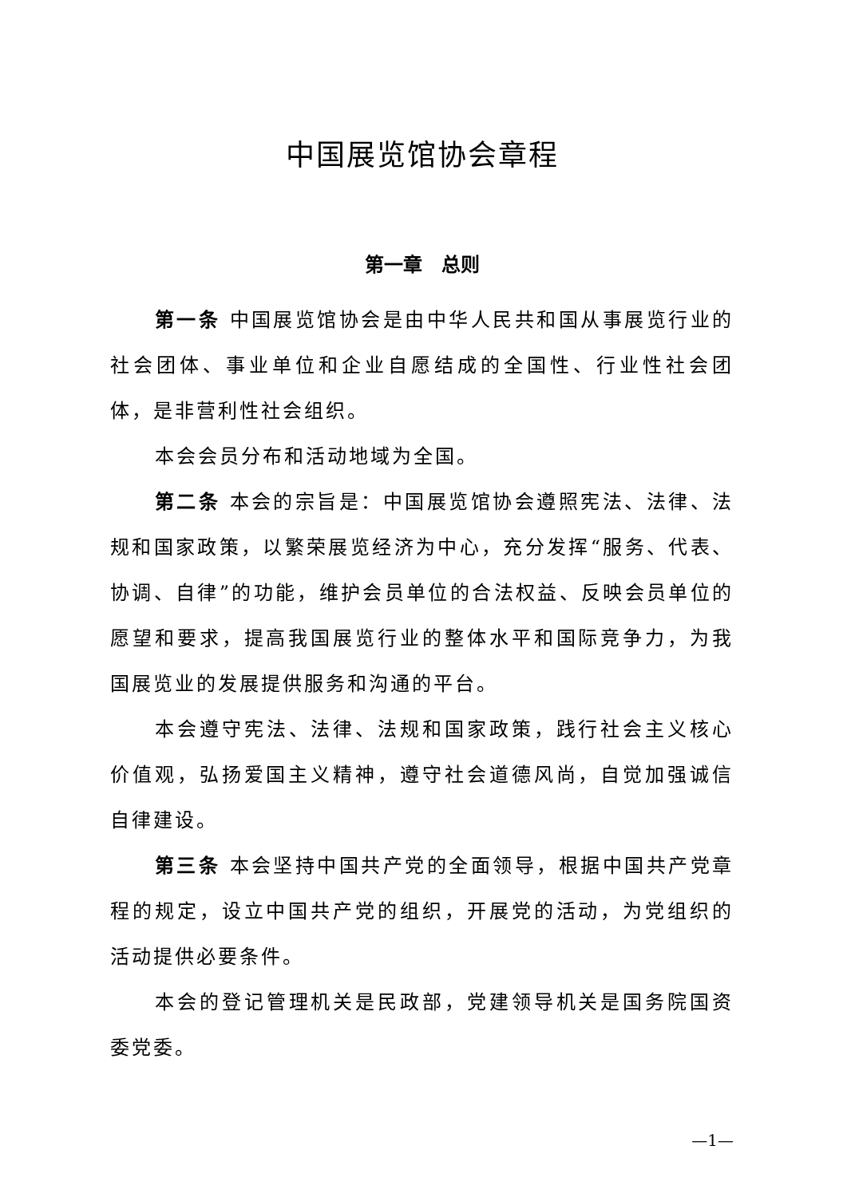中国展览馆协会章程
第一章　总则
第一条 中国展览馆协会是由中华人民共和国从事展览行业的社会团体、事业单位和企业自愿结成的全国性、行业性社会团体，是非营利性社会组织。
本会会员分布和活动地域为全国。
第二条 本会的宗旨是：中国展览馆协会遵照宪法、法律、法规和国家政策，以繁荣展览经济为中心，充分发挥“服务、代表、协调、自律”的功能，维护会员单位的合法权益、反映会员单位的愿望和要求，提高我国展览行业的整体水平和国际竞争力，为我国展览业的发展提供服务和沟通的平台。
本会遵守宪法、法律、法规和国家政策，践行社会主义核心价值观，弘扬爱国主义精神，遵守社会道德风尚，自觉加强诚信自律建设。
第三条 本会坚持中国共产党的全面领导，根据中国共产党章程的规定，设立中国共产党的组织，开展党的活动，为党组织的活动提供必要条件。
本会的登记管理机关是民政部，党建领导机关是国务院国资委党委。
—1—